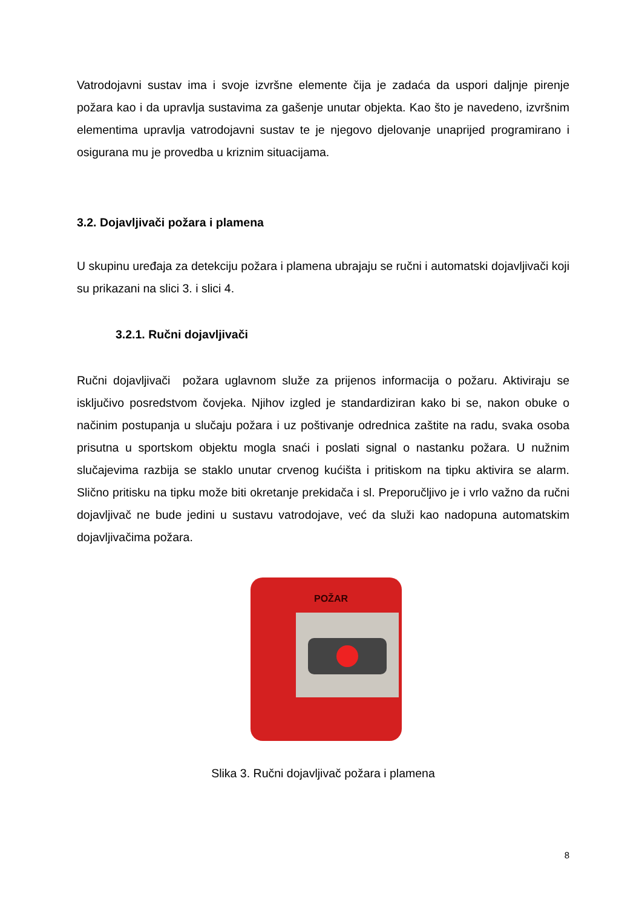Vatrodojavni sustav ima i svoje izvršne elemente čija je zadaća da uspori daljnje pirenje požara kao i da upravlja sustavima za gašenje unutar objekta. Kao što je navedeno, izvršnim elementima upravlja vatrodojavni sustav te je njegovo djelovanje unaprijed programirano i osigurana mu je provedba u kriznim situacijama.
3.2. Dojavljivači požara i plamena
U skupinu uređaja za detekciju požara i plamena ubrajaju se ručni i automatski dojavljivači koji su prikazani na slici 3. i slici 4.
3.2.1. Ručni dojavljivači
Ručni dojavljivači požara uglavnom služe za prijenos informacija o požaru. Aktiviraju se isključivo posredstvom čovjeka. Njihov izgled je standardiziran kako bi se, nakon obuke o načinim postupanja u slučaju požara i uz poštivanje odrednica zaštite na radu, svaka osoba prisutna u sportskom objektu mogla snaći i poslati signal o nastanku požara. U nužnim slučajevima razbija se staklo unutar crvenog kućišta i pritiskom na tipku aktivira se alarm. Slično pritisku na tipku može biti okretanje prekidača i sl. Preporučljivo je i vrlo važno da ručni dojavljivač ne bude jedini u sustavu vatrodojave, već da služi kao nadopuna automatskim dojavljivačima požara.
POŽAR
Slika 3. Ručni dojavljivač požara i plamena
8